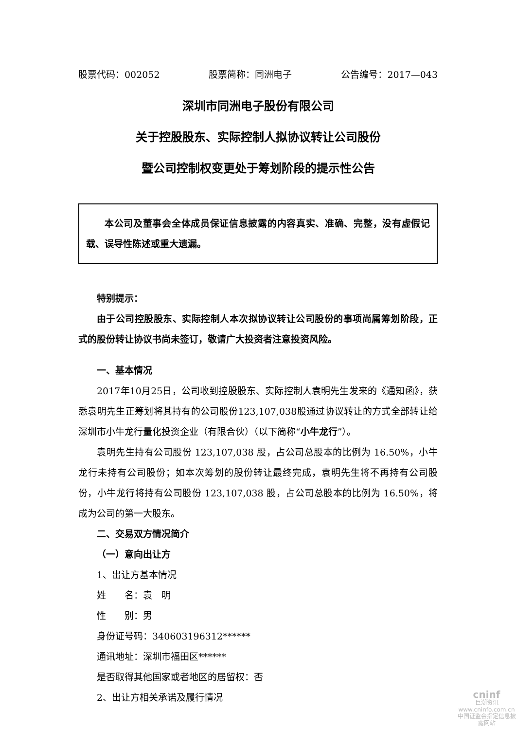股票代码：002052 股票简称：同洲电子 公告编号：2017—043
深圳市同洲电子股份有限公司
关于控股股东、实际控制人拟协议转让公司股份
暨公司控制权变更处于筹划阶段的提示性公告
本公司及董事会全体成员保证信息披露的内容真实、准确、完整，没有虚假记载、误导性陈述或重大遗漏。
特别提示：
由于公司控股股东、实际控制人本次拟协议转让公司股份的事项尚属筹划阶段，正式的股份转让协议书尚未签订，敬请广大投资者注意投资风险。
一、基本情况
2017年10月25日，公司收到控股股东、实际控制人袁明先生发来的《通知函》，获悉袁明先生正筹划将其持有的公司股份123,107,038股通过协议转让的方式全部转让给深圳市小牛龙行量化投资企业（有限合伙）（以下简称“小牛龙行”）。
袁明先生持有公司股份 123,107,038 股，占公司总股本的比例为 16.50%，小牛龙行未持有公司股份；如本次筹划的股份转让最终完成，袁明先生将不再持有公司股份，小牛龙行将持有公司股份 123,107,038 股，占公司总股本的比例为 16.50%，将成为公司的第一大股东。
二、交易双方情况简介
（一）意向出让方
1、出让方基本情况
姓　　名：袁　明
性　　别：男
身份证号码：340603196312******
通讯地址：深圳市福田区******
是否取得其他国家或者地区的居留权：否
2、出让方相关承诺及履行情况
cninf
巨潮资讯
www.cninfo.com.cn
中国证监会指定信息披露网站